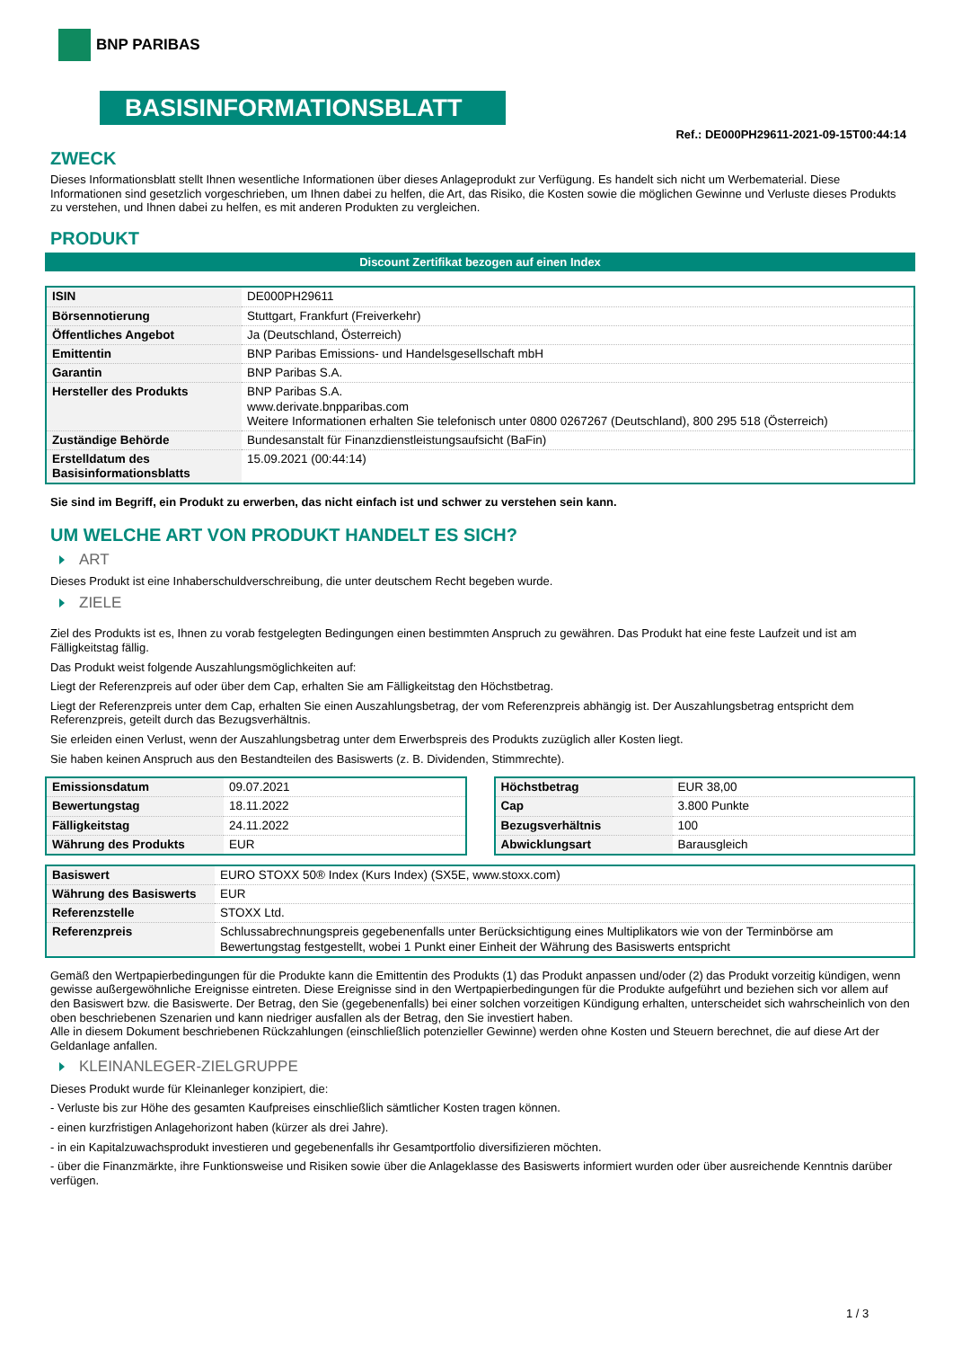BNP PARIBAS
BASISINFORMATIONSBLATT
Ref.: DE000PH29611-2021-09-15T00:44:14
ZWECK
Dieses Informationsblatt stellt Ihnen wesentliche Informationen über dieses Anlageprodukt zur Verfügung. Es handelt sich nicht um Werbematerial. Diese Informationen sind gesetzlich vorgeschrieben, um Ihnen dabei zu helfen, die Art, das Risiko, die Kosten sowie die möglichen Gewinne und Verluste dieses Produkts zu verstehen, und Ihnen dabei zu helfen, es mit anderen Produkten zu vergleichen.
PRODUKT
Discount Zertifikat bezogen auf einen Index
| ISIN | DE000PH29611 |
| Börsennotierung | Stuttgart, Frankfurt (Freiverkehr) |
| Öffentliches Angebot | Ja (Deutschland, Österreich) |
| Emittentin | BNP Paribas Emissions- und Handelsgesellschaft mbH |
| Garantin | BNP Paribas S.A. |
| Hersteller des Produkts | BNP Paribas S.A. www.derivate.bnpparibas.com Weitere Informationen erhalten Sie telefonisch unter 0800 0267267 (Deutschland), 800 295 518 (Österreich) |
| Zuständige Behörde | Bundesanstalt für Finanzdienstleistungsaufsicht (BaFin) |
| Erstelldatum des Basisinformationsblatts | 15.09.2021 (00:44:14) |
Sie sind im Begriff, ein Produkt zu erwerben, das nicht einfach ist und schwer zu verstehen sein kann.
UM WELCHE ART VON PRODUKT HANDELT ES SICH?
ART
Dieses Produkt ist eine Inhaberschuldverschreibung, die unter deutschem Recht begeben wurde.
ZIELE
Ziel des Produkts ist es, Ihnen zu vorab festgelegten Bedingungen einen bestimmten Anspruch zu gewähren. Das Produkt hat eine feste Laufzeit und ist am Fälligkeitstag fällig.
Das Produkt weist folgende Auszahlungsmöglichkeiten auf:
Liegt der Referenzpreis auf oder über dem Cap, erhalten Sie am Fälligkeitstag den Höchstbetrag.
Liegt der Referenzpreis unter dem Cap, erhalten Sie einen Auszahlungsbetrag, der vom Referenzpreis abhängig ist. Der Auszahlungsbetrag entspricht dem Referenzpreis, geteilt durch das Bezugsverhältnis.
Sie erleiden einen Verlust, wenn der Auszahlungsbetrag unter dem Erwerbspreis des Produkts zuzüglich aller Kosten liegt.
Sie haben keinen Anspruch aus den Bestandteilen des Basiswerts (z. B. Dividenden, Stimmrechte).
| Emissionsdatum | 09.07.2021 |
| Bewertungstag | 18.11.2022 |
| Fälligkeitstag | 24.11.2022 |
| Währung des Produkts | EUR |
| Höchstbetrag | EUR 38,00 |
| Cap | 3.800 Punkte |
| Bezugsverhältnis | 100 |
| Abwicklungsart | Barausgleich |
| Basiswert | EURO STOXX 50® Index (Kurs Index) (SX5E, www.stoxx.com) |
| Währung des Basiswerts | EUR |
| Referenzstelle | STOXX Ltd. |
| Referenzpreis | Schlussabrechnungspreis gegebenenfalls unter Berücksichtigung eines Multiplikators wie von der Terminbörse am Bewertungstag festgestellt, wobei 1 Punkt einer Einheit der Währung des Basiswerts entspricht |
Gemäß den Wertpapierbedingungen für die Produkte kann die Emittentin des Produkts (1) das Produkt anpassen und/oder (2) das Produkt vorzeitig kündigen, wenn gewisse außergewöhnliche Ereignisse eintreten. Diese Ereignisse sind in den Wertpapierbedingungen für die Produkte aufgeführt und beziehen sich vor allem auf den Basiswert bzw. die Basiswerte. Der Betrag, den Sie (gegebenenfalls) bei einer solchen vorzeitigen Kündigung erhalten, unterscheidet sich wahrscheinlich von den oben beschriebenen Szenarien und kann niedriger ausfallen als der Betrag, den Sie investiert haben.
Alle in diesem Dokument beschriebenen Rückzahlungen (einschließlich potenzieller Gewinne) werden ohne Kosten und Steuern berechnet, die auf diese Art der Geldanlage anfallen.
KLEINANLEGER-ZIELGRUPPE
Dieses Produkt wurde für Kleinanleger konzipiert, die:
- Verluste bis zur Höhe des gesamten Kaufpreises einschließlich sämtlicher Kosten tragen können.
- einen kurzfristigen Anlagehorizont haben (kürzer als drei Jahre).
- in ein Kapitalzuwachsprodukt investieren und gegebenenfalls ihr Gesamtportfolio diversifizieren möchten.
- über die Finanzmärkte, ihre Funktionsweise und Risiken sowie über die Anlageklasse des Basiswerts informiert wurden oder über ausreichende Kenntnis darüber verfügen.
1 / 3